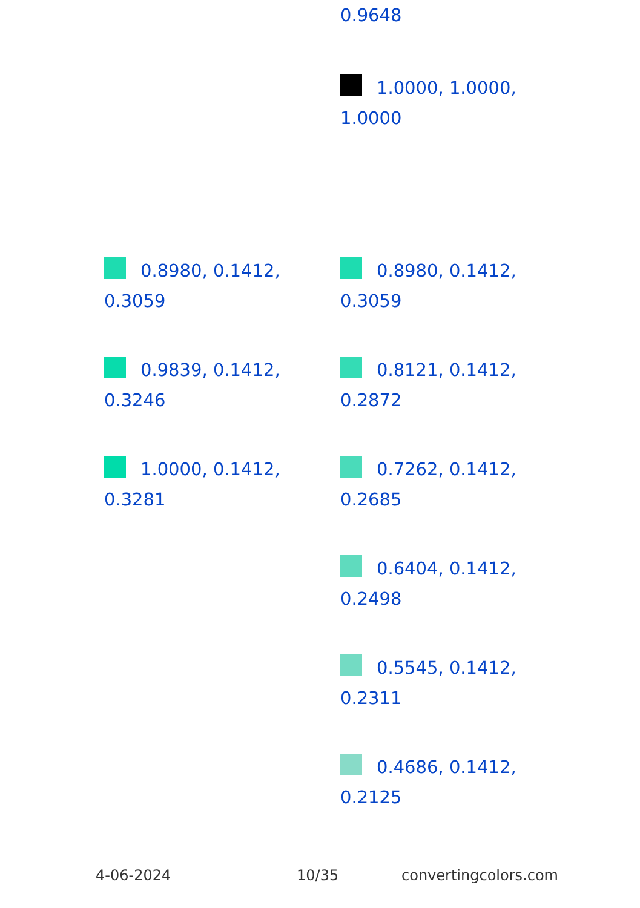0.9648
1.0000, 1.0000, 1.0000
0.8980, 0.1412, 0.3059
0.9839, 0.1412, 0.3246
1.0000, 0.1412, 0.3281
0.8980, 0.1412, 0.3059
0.8121, 0.1412, 0.2872
0.7262, 0.1412, 0.2685
0.6404, 0.1412, 0.2498
0.5545, 0.1412, 0.2311
0.4686, 0.1412, 0.2125
4-06-2024 10/35 convertingcolors.com